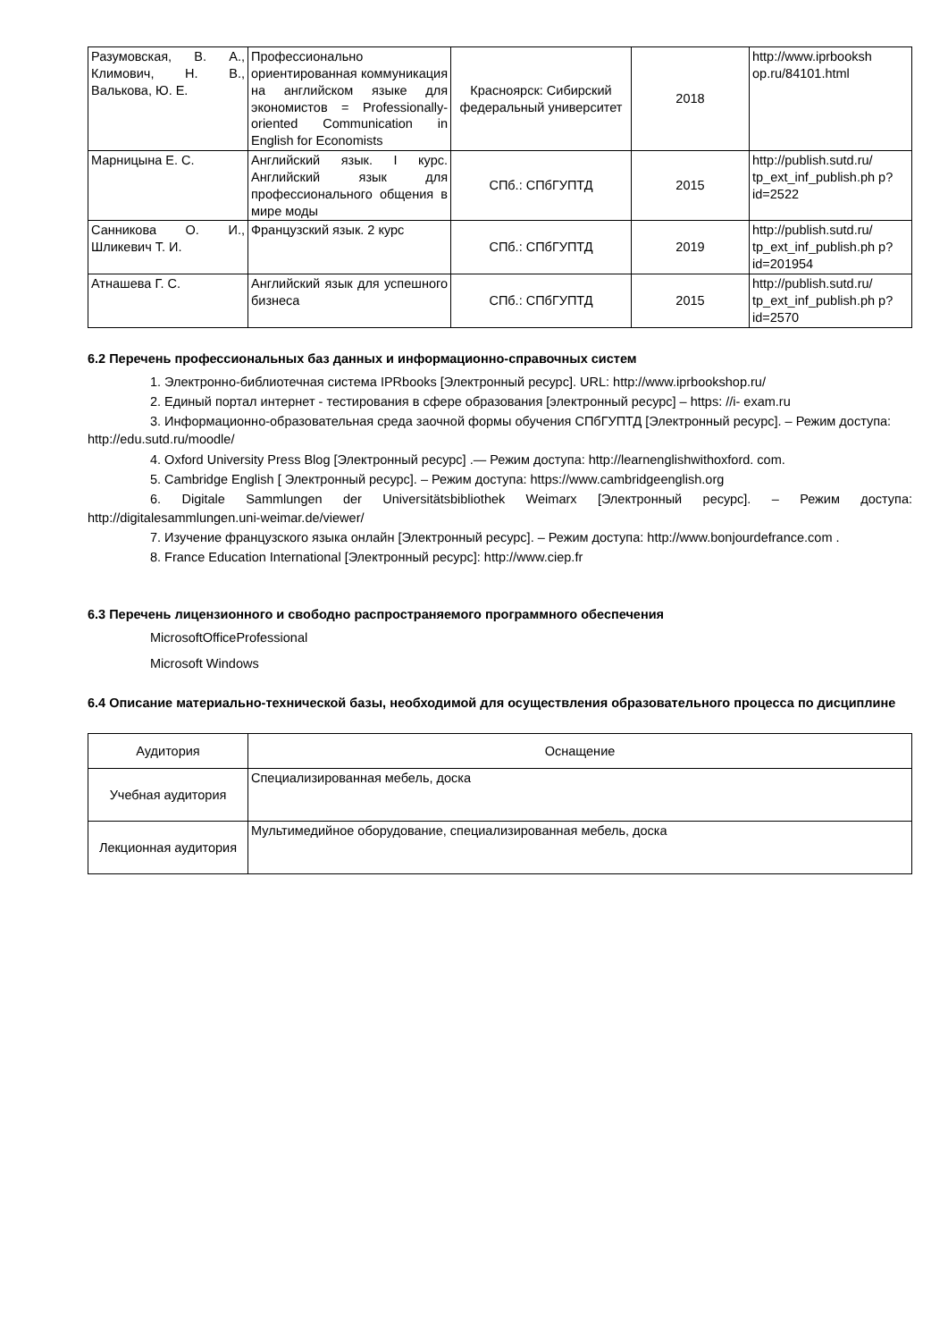| Разумовская, В. А., Климович, Н. В., Валькова, Ю. Е. | Профессионально ориентированная коммуникация на английском языке для экономистов = Professionally-oriented Communication in English for Economists | Красноярск: Сибирский федеральный университет | 2018 | http://www.iprbooksh op.ru/84101.html |
| Марницына Е. С. | Английский язык. I курс. Английский язык для профессионального общения в мире моды | СПб.: СПбГУПТД | 2015 | http://publish.sutd.ru/ tp_ext_inf_publish.ph p?id=2522 |
| Санникова О. И., Шликевич Т. И. | Французский язык. 2 курс | СПб.: СПбГУПТД | 2019 | http://publish.sutd.ru/ tp_ext_inf_publish.ph p?id=201954 |
| Атнашева Г. С. | Английский язык для успешного бизнеса | СПб.: СПбГУПТД | 2015 | http://publish.sutd.ru/ tp_ext_inf_publish.ph p?id=2570 |
6.2 Перечень профессиональных баз данных и информационно-справочных систем
1. Электронно-библиотечная система IPRbooks [Электронный ресурс]. URL: http://www.iprbookshop.ru/
2. Единый портал интернет - тестирования в сфере образования [электронный ресурс] – https: //i- exam.ru
3. Информационно-образовательная среда заочной формы обучения СПбГУПТД [Электронный ресурс]. – Режим доступа: http://edu.sutd.ru/moodle/
4. Oxford University Press Blog [Электронный ресурс] .— Режим доступа: http://learnenglishwithoxford. com.
5. Cambridge English [ Электронный ресурс]. – Режим доступа: https://www.cambridgeenglish.org
6. Digitale Sammlungen der Universitätsbibliothek Weimarx [Электронный ресурс]. – Режим доступа: http://digitalesammlungen.uni-weimar.de/viewer/
7. Изучение французского языка онлайн [Электронный ресурс]. – Режим доступа: http://www.bonjourdefrance.com .
8. France Education International [Электронный ресурс]: http://www.ciep.fr
6.3 Перечень лицензионного и свободно распространяемого программного обеспечения
MicrosoftOfficeProfessional
Microsoft Windows
6.4 Описание материально-технической базы, необходимой для осуществления образовательного процесса по дисциплине
| Аудитория | Оснащение |
| --- | --- |
| Учебная аудитория | Специализированная мебель, доска |
| Лекционная аудитория | Мультимедийное оборудование, специализированная мебель, доска |